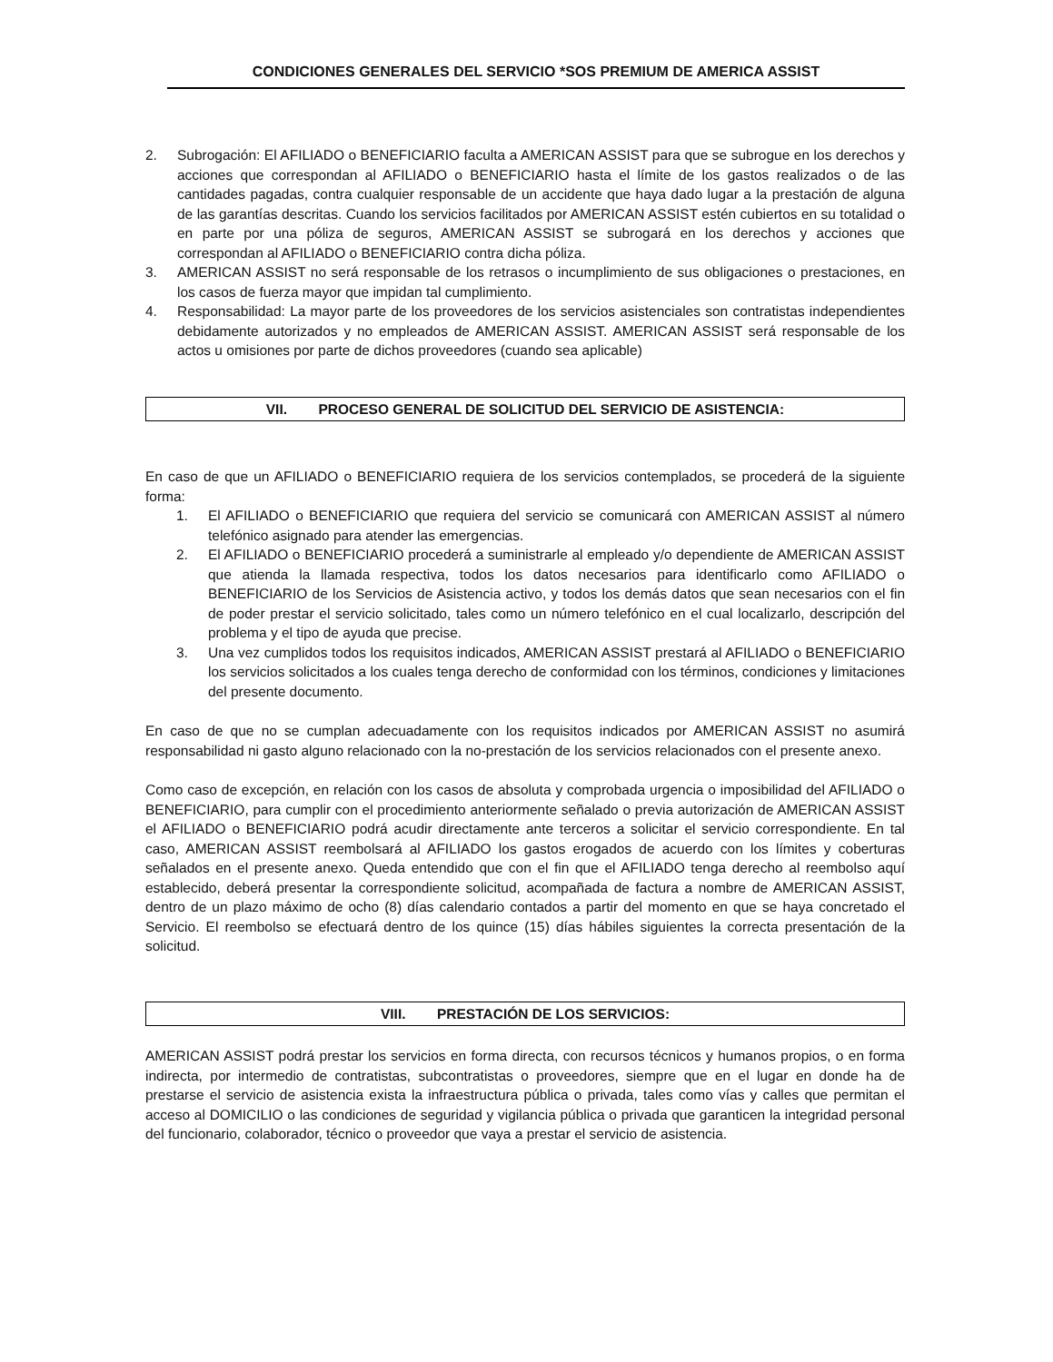CONDICIONES GENERALES DEL SERVICIO *SOS PREMIUM DE AMERICA ASSIST
2. Subrogación: El AFILIADO o BENEFICIARIO faculta a AMERICAN ASSIST para que se subrogue en los derechos y acciones que correspondan al AFILIADO o BENEFICIARIO hasta el límite de los gastos realizados o de las cantidades pagadas, contra cualquier responsable de un accidente que haya dado lugar a la prestación de alguna de las garantías descritas. Cuando los servicios facilitados por AMERICAN ASSIST estén cubiertos en su totalidad o en parte por una póliza de seguros, AMERICAN ASSIST se subrogará en los derechos y acciones que correspondan al AFILIADO o BENEFICIARIO contra dicha póliza.
3. AMERICAN ASSIST no será responsable de los retrasos o incumplimiento de sus obligaciones o prestaciones, en los casos de fuerza mayor que impidan tal cumplimiento.
4. Responsabilidad: La mayor parte de los proveedores de los servicios asistenciales son contratistas independientes debidamente autorizados y no empleados de AMERICAN ASSIST. AMERICAN ASSIST será responsable de los actos u omisiones por parte de dichos proveedores (cuando sea aplicable)
VII. PROCESO GENERAL DE SOLICITUD DEL SERVICIO DE ASISTENCIA:
En caso de que un AFILIADO o BENEFICIARIO requiera de los servicios contemplados, se procederá de la siguiente forma:
1. El AFILIADO o BENEFICIARIO que requiera del servicio se comunicará con AMERICAN ASSIST al número telefónico asignado para atender las emergencias.
2. El AFILIADO o BENEFICIARIO procederá a suministrarle al empleado y/o dependiente de AMERICAN ASSIST que atienda la llamada respectiva, todos los datos necesarios para identificarlo como AFILIADO o BENEFICIARIO de los Servicios de Asistencia activo, y todos los demás datos que sean necesarios con el fin de poder prestar el servicio solicitado, tales como un número telefónico en el cual localizarlo, descripción del problema y el tipo de ayuda que precise.
3. Una vez cumplidos todos los requisitos indicados, AMERICAN ASSIST prestará al AFILIADO o BENEFICIARIO los servicios solicitados a los cuales tenga derecho de conformidad con los términos, condiciones y limitaciones del presente documento.
En caso de que no se cumplan adecuadamente con los requisitos indicados por AMERICAN ASSIST no asumirá responsabilidad ni gasto alguno relacionado con la no-prestación de los servicios relacionados con el presente anexo.
Como caso de excepción, en relación con los casos de absoluta y comprobada urgencia o imposibilidad del AFILIADO o BENEFICIARIO, para cumplir con el procedimiento anteriormente señalado o previa autorización de AMERICAN ASSIST el AFILIADO o BENEFICIARIO podrá acudir directamente ante terceros a solicitar el servicio correspondiente. En tal caso, AMERICAN ASSIST reembolsará al AFILIADO los gastos erogados de acuerdo con los límites y coberturas señalados en el presente anexo. Queda entendido que con el fin que el AFILIADO tenga derecho al reembolso aquí establecido, deberá presentar la correspondiente solicitud, acompañada de factura a nombre de AMERICAN ASSIST, dentro de un plazo máximo de ocho (8) días calendario contados a partir del momento en que se haya concretado el Servicio. El reembolso se efectuará dentro de los quince (15) días hábiles siguientes la correcta presentación de la solicitud.
VIII. PRESTACIÓN DE LOS SERVICIOS:
AMERICAN ASSIST podrá prestar los servicios en forma directa, con recursos técnicos y humanos propios, o en forma indirecta, por intermedio de contratistas, subcontratistas o proveedores, siempre que en el lugar en donde ha de prestarse el servicio de asistencia exista la infraestructura pública o privada, tales como vías y calles que permitan el acceso al DOMICILIO o las condiciones de seguridad y vigilancia pública o privada que garanticen la integridad personal del funcionario, colaborador, técnico o proveedor que vaya a prestar el servicio de asistencia.